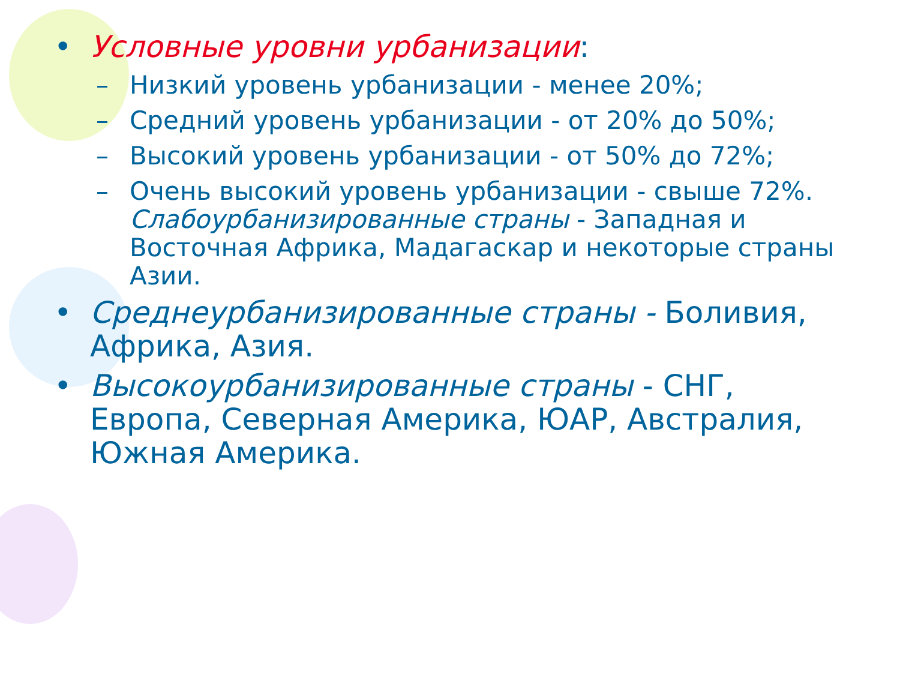• Условные уровни урбанизации:
– Низкий уровень урбанизации - менее 20%;
– Средний уровень урбанизации - от 20% до 50%;
– Высокий уровень урбанизации - от 50% до 72%;
– Очень высокий уровень урбанизации - свыше 72%. Слабоурбанизированные страны - Западная и Восточная Африка, Мадагаскар и некоторые страны Азии.
• Среднеурбанизированные страны - Боливия, Африка, Азия.
• Высокоурбанизированные страны - СНГ, Европа, Северная Америка, ЮАР, Австралия, Южная Америка.